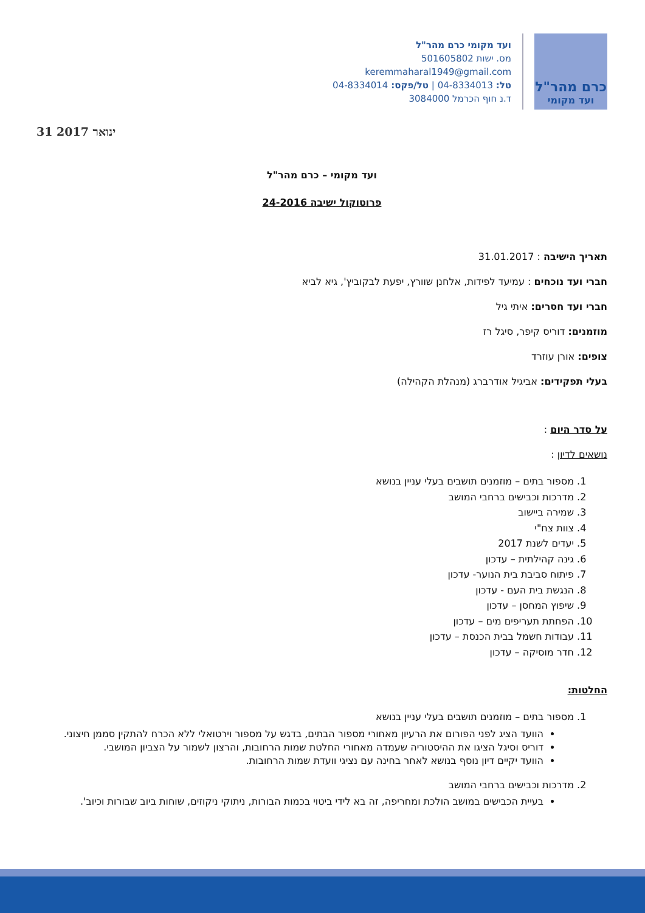כרם מהר"ל
ועד מקומי
ועד מקומי כרם מהר"ל
מס. ישות 501605802
keremmaharal1949@gmail.com
טל: 04-8334013 | טל/פקס: 04-8334014
ד.נ חוף הכרמל 3084000
31 ינואר 2017
ועד מקומי – כרם מהר"ל
פרוטוקול ישיבה 24-2016
תאריך הישיבה : 31.01.2017
חברי ועד נוכחים : עמיעד לפידות, אלחנן שוורץ, יפעת לבקוביץ', גיא לביא
חברי ועד חסרים: איתי גיל
מוזמנים: דוריס קיפר, סיגל רז
צופים: אורן עוזרד
בעלי תפקידים: אביגיל אודרברג (מנהלת הקהילה)
על סדר היום :
נושאים לדיון :
1. מספור בתים – מוזמנים תושבים בעלי עניין בנושא
2. מדרכות וכבישים ברחבי המושב
3. שמירה ביישוב
4. צוות צח"י
5. יעדים לשנת 2017
6. גינה קהילתית – עדכון
7. פיתוח סביבת בית הנוער- עדכון
8. הנגשת בית העם - עדכון
9. שיפוץ המחסן – עדכון
10. הפחתת תעריפים מים – עדכון
11. עבודות חשמל בבית הכנסת – עדכון
12. חדר מוסיקה – עדכון
החלטות:
1. מספור בתים – מוזמנים תושבים בעלי עניין בנושא
הוועד הציג לפני הפורום את הרעיון מאחורי מספור הבתים, בדגש על מספור וירטואלי ללא הכרח להתקין סממן חיצוני.
דוריס וסיגל הציגו את ההיסטוריה שעמדה מאחורי החלטת שמות הרחובות, והרצון לשמור על הצביון המושבי.
הוועד יקיים דיון נוסף בנושא לאחר בחינה עם נציגי וועדת שמות הרחובות.
2. מדרכות וכבישים ברחבי המושב
בעיית הכבישים במושב הולכת ומחריפה, זה בא לידי ביטוי בכמות הבורות, ניתוקי ניקוזים, שוחות ביוב שבורות וכיוב'.